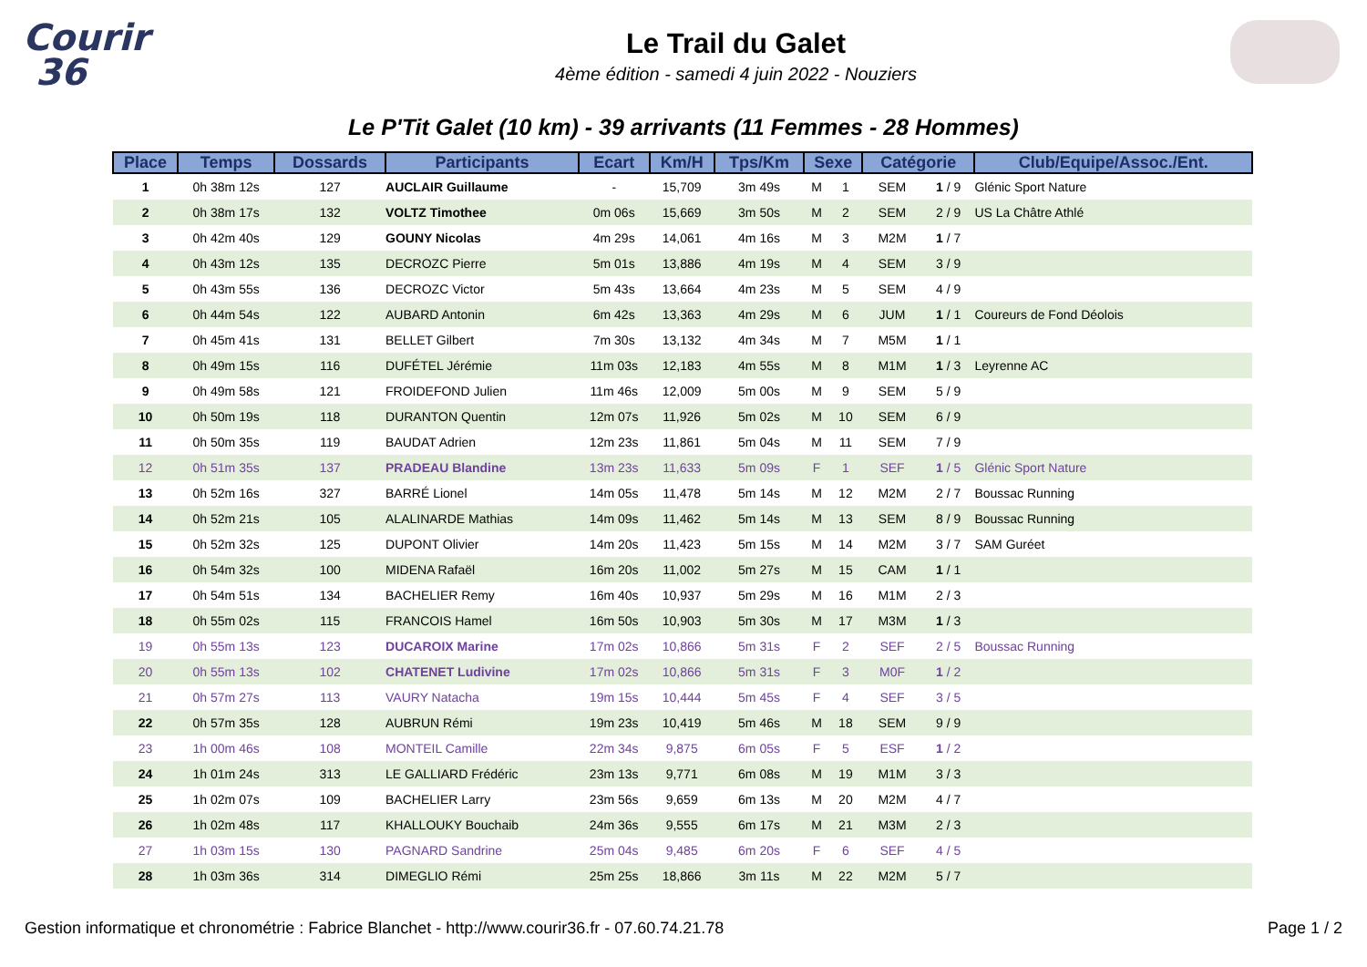Courir
36
Le Trail du Galet
4ème édition - samedi 4 juin 2022 - Nouziers
Le P'Tit Galet (10 km) - 39 arrivants (11 Femmes - 28 Hommes)
| Place | Temps | Dossards | Participants | Ecart | Km/H | Tps/Km | Sexe | | Catégorie | | Club/Equipe/Assoc./Ent. |
| --- | --- | --- | --- | --- | --- | --- | --- | --- | --- | --- | --- |
| 1 | 0h 38m 12s | 127 | AUCLAIR Guillaume | - | 15,709 | 3m 49s | M | 1 | SEM | 1 / 9 | Glénic Sport Nature |
| 2 | 0h 38m 17s | 132 | VOLTZ Timothee | 0m 06s | 15,669 | 3m 50s | M | 2 | SEM | 2 / 9 | US La Châtre Athlé |
| 3 | 0h 42m 40s | 129 | GOUNY Nicolas | 4m 29s | 14,061 | 4m 16s | M | 3 | M2M | 1 / 7 | |
| 4 | 0h 43m 12s | 135 | DECROZC Pierre | 5m 01s | 13,886 | 4m 19s | M | 4 | SEM | 3 / 9 | |
| 5 | 0h 43m 55s | 136 | DECROZC Victor | 5m 43s | 13,664 | 4m 23s | M | 5 | SEM | 4 / 9 | |
| 6 | 0h 44m 54s | 122 | AUBARD Antonin | 6m 42s | 13,363 | 4m 29s | M | 6 | JUM | 1 / 1 | Coureurs de Fond Déolois |
| 7 | 0h 45m 41s | 131 | BELLET Gilbert | 7m 30s | 13,132 | 4m 34s | M | 7 | M5M | 1 / 1 | |
| 8 | 0h 49m 15s | 116 | DUFÉTEL Jérémie | 11m 03s | 12,183 | 4m 55s | M | 8 | M1M | 1 / 3 | Leyrenne AC |
| 9 | 0h 49m 58s | 121 | FROIDEFOND Julien | 11m 46s | 12,009 | 5m 00s | M | 9 | SEM | 5 / 9 | |
| 10 | 0h 50m 19s | 118 | DURANTON Quentin | 12m 07s | 11,926 | 5m 02s | M | 10 | SEM | 6 / 9 | |
| 11 | 0h 50m 35s | 119 | BAUDAT Adrien | 12m 23s | 11,861 | 5m 04s | M | 11 | SEM | 7 / 9 | |
| 12 | 0h 51m 35s | 137 | PRADEAU Blandine | 13m 23s | 11,633 | 5m 09s | F | 1 | SEF | 1 / 5 | Glénic Sport Nature |
| 13 | 0h 52m 16s | 327 | BARRÉ Lionel | 14m 05s | 11,478 | 5m 14s | M | 12 | M2M | 2 / 7 | Boussac Running |
| 14 | 0h 52m 21s | 105 | ALALINARDE Mathias | 14m 09s | 11,462 | 5m 14s | M | 13 | SEM | 8 / 9 | Boussac Running |
| 15 | 0h 52m 32s | 125 | DUPONT Olivier | 14m 20s | 11,423 | 5m 15s | M | 14 | M2M | 3 / 7 | SAM Guréet |
| 16 | 0h 54m 32s | 100 | MIDENA Rafaël | 16m 20s | 11,002 | 5m 27s | M | 15 | CAM | 1 / 1 | |
| 17 | 0h 54m 51s | 134 | BACHELIER Remy | 16m 40s | 10,937 | 5m 29s | M | 16 | M1M | 2 / 3 | |
| 18 | 0h 55m 02s | 115 | FRANCOIS Hamel | 16m 50s | 10,903 | 5m 30s | M | 17 | M3M | 1 / 3 | |
| 19 | 0h 55m 13s | 123 | DUCAROIX Marine | 17m 02s | 10,866 | 5m 31s | F | 2 | SEF | 2 / 5 | Boussac Running |
| 20 | 0h 55m 13s | 102 | CHATENET Ludivine | 17m 02s | 10,866 | 5m 31s | F | 3 | M0F | 1 / 2 | |
| 21 | 0h 57m 27s | 113 | VAURY Natacha | 19m 15s | 10,444 | 5m 45s | F | 4 | SEF | 3 / 5 | |
| 22 | 0h 57m 35s | 128 | AUBRUN Rémi | 19m 23s | 10,419 | 5m 46s | M | 18 | SEM | 9 / 9 | |
| 23 | 1h 00m 46s | 108 | MONTEIL Camille | 22m 34s | 9,875 | 6m 05s | F | 5 | ESF | 1 / 2 | |
| 24 | 1h 01m 24s | 313 | LE GALLIARD Frédéric | 23m 13s | 9,771 | 6m 08s | M | 19 | M1M | 3 / 3 | |
| 25 | 1h 02m 07s | 109 | BACHELIER Larry | 23m 56s | 9,659 | 6m 13s | M | 20 | M2M | 4 / 7 | |
| 26 | 1h 02m 48s | 117 | KHALLOUKY Bouchaib | 24m 36s | 9,555 | 6m 17s | M | 21 | M3M | 2 / 3 | |
| 27 | 1h 03m 15s | 130 | PAGNARD Sandrine | 25m 04s | 9,485 | 6m 20s | F | 6 | SEF | 4 / 5 | |
| 28 | 1h 03m 36s | 314 | DIMEGLIO Rémi | 25m 25s | 18,866 | 3m 11s | M | 22 | M2M | 5 / 7 | |
Gestion informatique et chronométrie : Fabrice Blanchet - http://www.courir36.fr - 07.60.74.21.78 Page 1 / 2